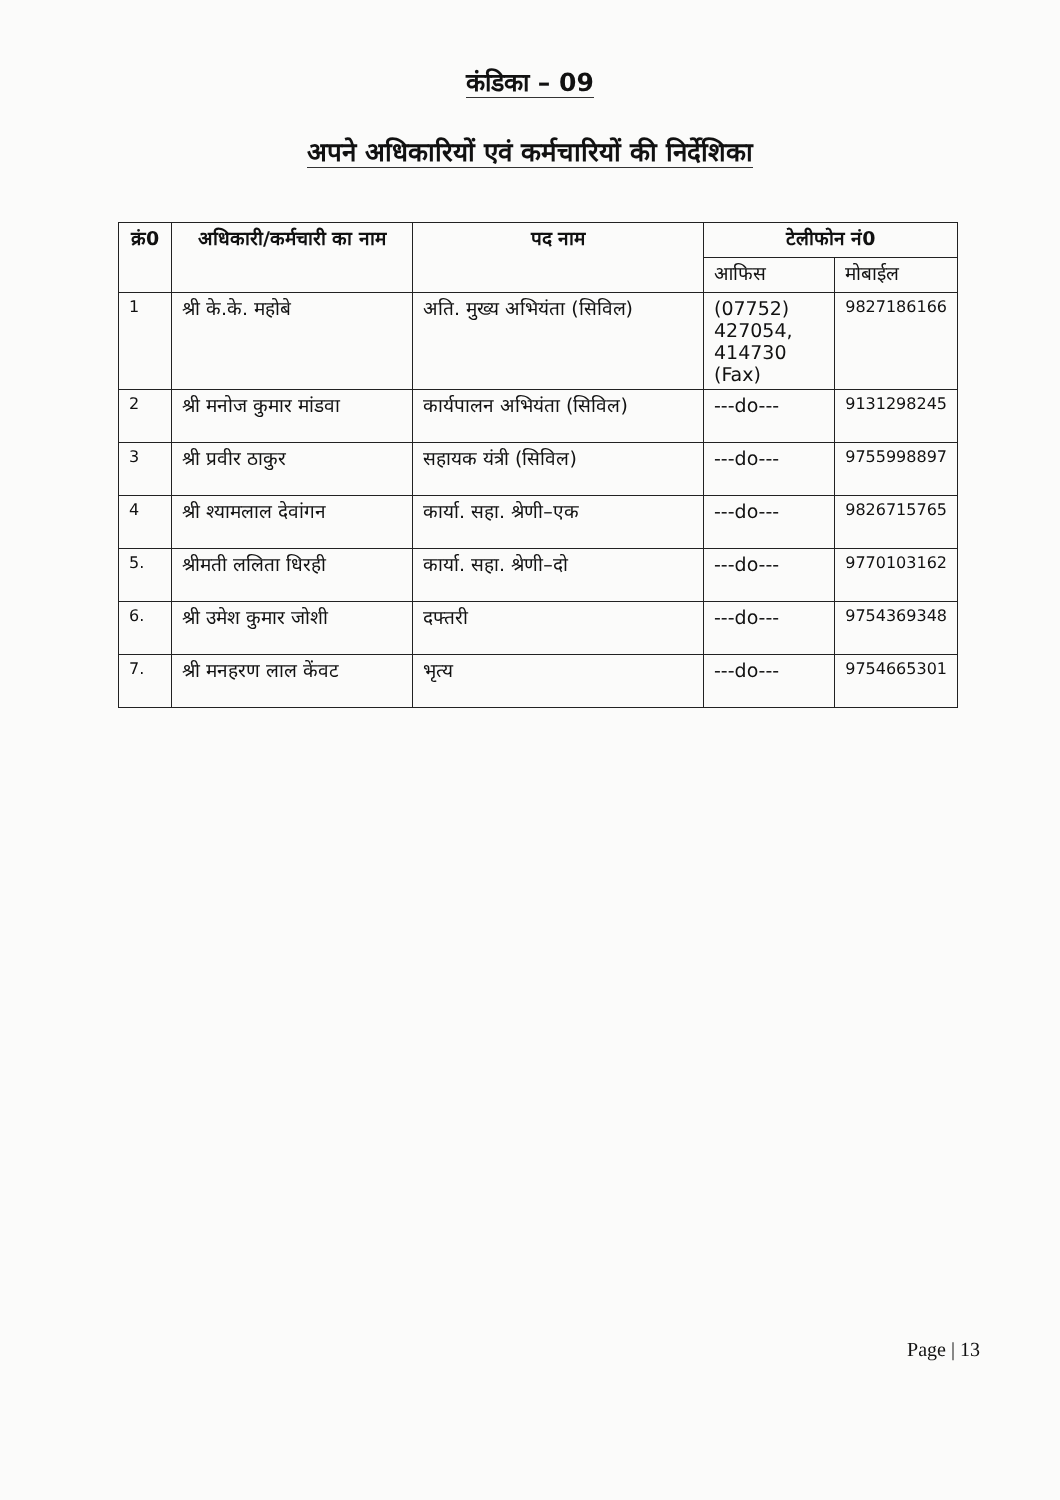कंडिका – 09
अपने अधिकारियों एवं कर्मचारियों की निर्देशिका
| क्रं0 | अधिकारी/कर्मचारी का नाम | पद नाम | टेलीफोन नं0 | |
| --- | --- | --- | --- | --- |
| | | | आफिस | मोबाईल |
| 1 | श्री के.के. महोबे | अति. मुख्य अभियंता (सिविल) | (07752) 427054, 414730 (Fax) | 9827186166 |
| 2 | श्री मनोज कुमार मांडवा | कार्यपालन अभियंता (सिविल) | ---do--- | 9131298245 |
| 3 | श्री प्रवीर ठाकुर | सहायक यंत्री (सिविल) | ---do--- | 9755998897 |
| 4 | श्री श्यामलाल देवांगन | कार्या. सहा. श्रेणी–एक | ---do--- | 9826715765 |
| 5. | श्रीमती ललिता धिरही | कार्या. सहा. श्रेणी–दो | ---do--- | 9770103162 |
| 6. | श्री उमेश कुमार जोशी | दफ्तरी | ---do--- | 9754369348 |
| 7. | श्री मनहरण लाल केंवट | भृत्य | ---do--- | 9754665301 |
Page | 13